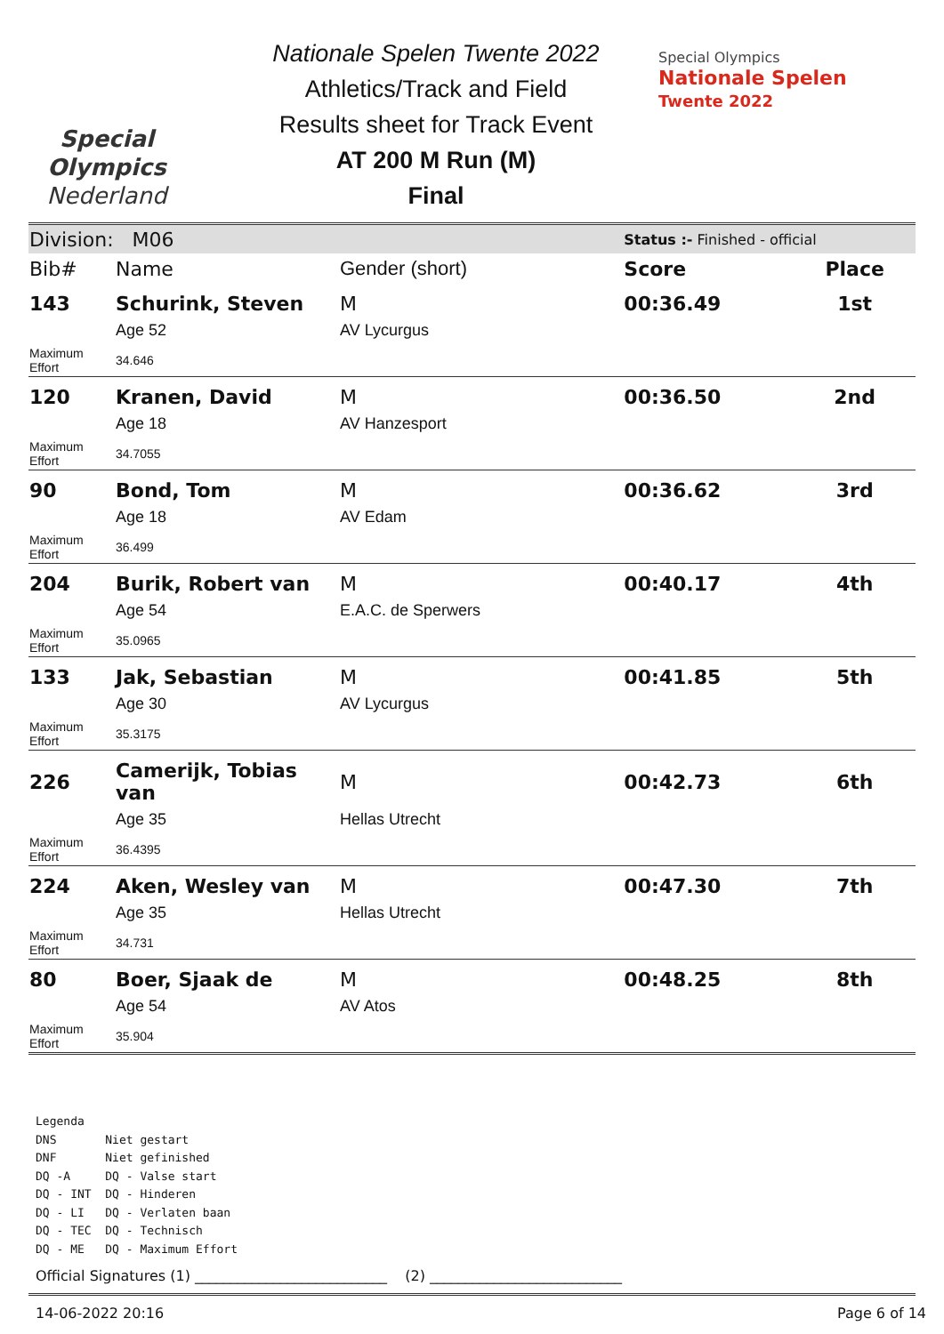Special
Olympics
Nederland
Nationale Spelen Twente 2022
Athletics/Track and Field
Results sheet for Track Event
AT 200 M Run (M)
Final
Special Olympics
Nationale Spelen
Twente 2022
| Division: M06 | | | Status :- Finished - official | |
| Bib# | Name | Gender (short) | Score | Place |
| 143 | Schurink, Steven | M | 00:36.49 | 1st |
| | Age 52 | AV Lycurgus | | |
| Maximum Effort | 34.646 | | | |
| 120 | Kranen, David | M | 00:36.50 | 2nd |
| | Age 18 | AV Hanzesport | | |
| Maximum Effort | 34.7055 | | | |
| 90 | Bond, Tom | M | 00:36.62 | 3rd |
| | Age 18 | AV Edam | | |
| Maximum Effort | 36.499 | | | |
| 204 | Burik, Robert van | M | 00:40.17 | 4th |
| | Age 54 | E.A.C. de Sperwers | | |
| Maximum Effort | 35.0965 | | | |
| 133 | Jak, Sebastian | M | 00:41.85 | 5th |
| | Age 30 | AV Lycurgus | | |
| Maximum Effort | 35.3175 | | | |
| 226 | Camerijk, Tobias van | M | 00:42.73 | 6th |
| | Age 35 | Hellas Utrecht | | |
| Maximum Effort | 36.4395 | | | |
| 224 | Aken, Wesley van | M | 00:47.30 | 7th |
| | Age 35 | Hellas Utrecht | | |
| Maximum Effort | 34.731 | | | |
| 80 | Boer, Sjaak de | M | 00:48.25 | 8th |
| | Age 54 | AV Atos | | |
| Maximum Effort | 35.904 | | | |
Legenda
DNS Niet gestart
DNF Niet gefinished
DQ -A DQ - Valse start
DQ - INT DQ - Hinderen
DQ - LI DQ - Verlaten baan
DQ - TEC DQ - Technisch
DQ - ME DQ - Maximum Effort
Official Signatures (1) ___________________________ (2) ___________________________
14-06-2022 20:16 Page 6 of 14